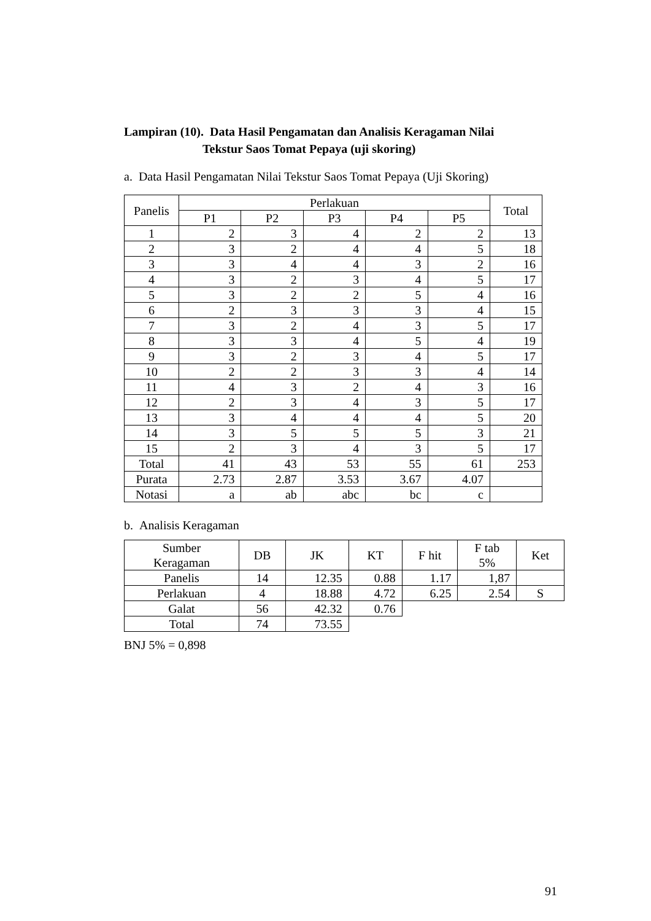Lampiran (10). Data Hasil Pengamatan dan Analisis Keragaman Nilai
Tekstur Saos Tomat Pepaya (uji skoring)
a. Data Hasil Pengamatan Nilai Tekstur Saos Tomat Pepaya (Uji Skoring)
| Panelis | Perlakuan | | | | | Total |
| --- | --- | --- | --- | --- | --- | --- |
| | P1 | P2 | P3 | P4 | P5 | |
| 1 | 2 | 3 | 4 | 2 | 2 | 13 |
| 2 | 3 | 2 | 4 | 4 | 5 | 18 |
| 3 | 3 | 4 | 4 | 3 | 2 | 16 |
| 4 | 3 | 2 | 3 | 4 | 5 | 17 |
| 5 | 3 | 2 | 2 | 5 | 4 | 16 |
| 6 | 2 | 3 | 3 | 3 | 4 | 15 |
| 7 | 3 | 2 | 4 | 3 | 5 | 17 |
| 8 | 3 | 3 | 4 | 5 | 4 | 19 |
| 9 | 3 | 2 | 3 | 4 | 5 | 17 |
| 10 | 2 | 2 | 3 | 3 | 4 | 14 |
| 11 | 4 | 3 | 2 | 4 | 3 | 16 |
| 12 | 2 | 3 | 4 | 3 | 5 | 17 |
| 13 | 3 | 4 | 4 | 4 | 5 | 20 |
| 14 | 3 | 5 | 5 | 5 | 3 | 21 |
| 15 | 2 | 3 | 4 | 3 | 5 | 17 |
| Total | 41 | 43 | 53 | 55 | 61 | 253 |
| Purata | 2.73 | 2.87 | 3.53 | 3.67 | 4.07 | |
| Notasi | a | ab | abc | bc | c | |
b. Analisis Keragaman
| Sumber Keragaman | DB | JK | KT | F hit | F tab 5% | Ket |
| --- | --- | --- | --- | --- | --- | --- |
| Panelis | 14 | 12.35 | 0.88 | 1.17 | 1,87 | |
| Perlakuan | 4 | 18.88 | 4.72 | 6.25 | 2.54 | S |
| Galat | 56 | 42.32 | 0.76 | | | |
| Total | 74 | 73.55 | | | | |
BNJ 5% = 0,898
91